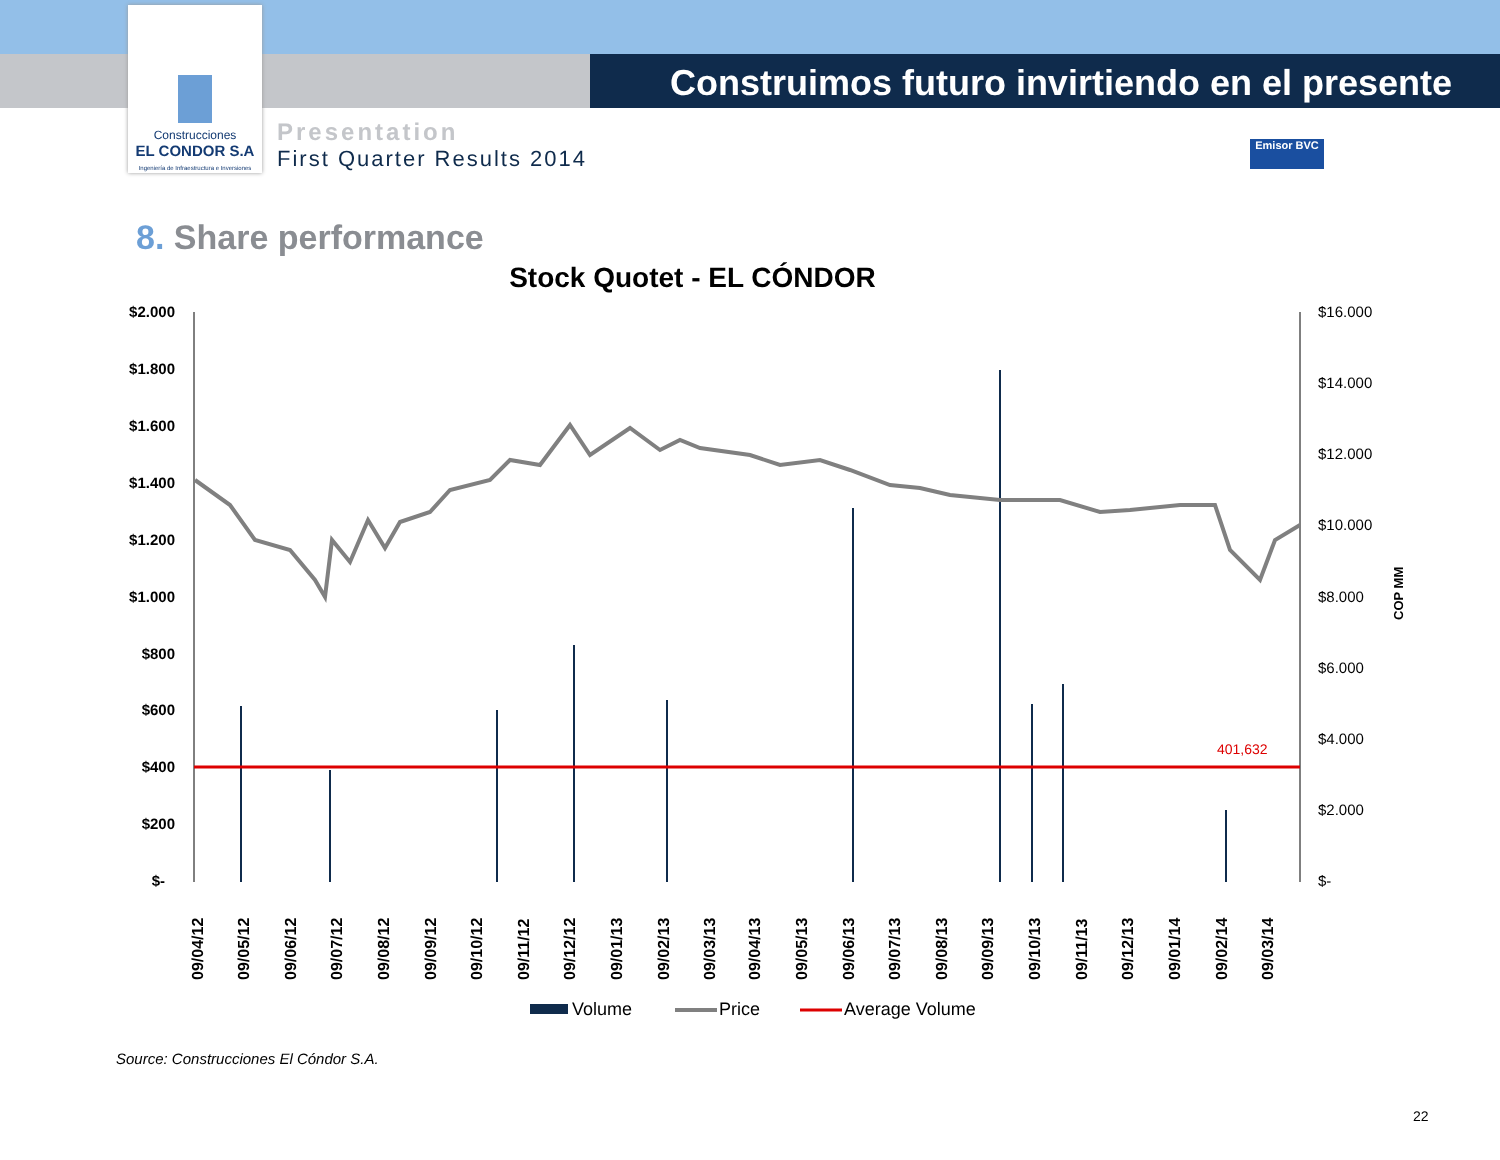Construimos futuro invirtiendo en el presente
Construcciones
EL CONDOR S.A
Ingeniería de Infraestructura e Inversiones
Presentation
First Quarter Results 2014
Emisor BVC
8. Share performance
Stock Quotet - EL CÓNDOR
$2.000
$1.800
$1.600
$1.400
$1.200
$1.000
$800
$600
$400
$200
$-
$16.000
$14.000
$12.000
$10.000
$8.000
$6.000
$4.000
$2.000
$-
COP MM
401,632
09/04/12
09/05/12
09/06/12
09/07/12
09/08/12
09/09/12
09/10/12
09/11/12
09/12/12
09/01/13
09/02/13
09/03/13
09/04/13
09/05/13
09/06/13
09/07/13
09/08/13
09/09/13
09/10/13
09/11/13
09/12/13
09/01/14
09/02/14
09/03/14
Volume
Price
Average Volume
Source: Construcciones El Cóndor S.A.
22